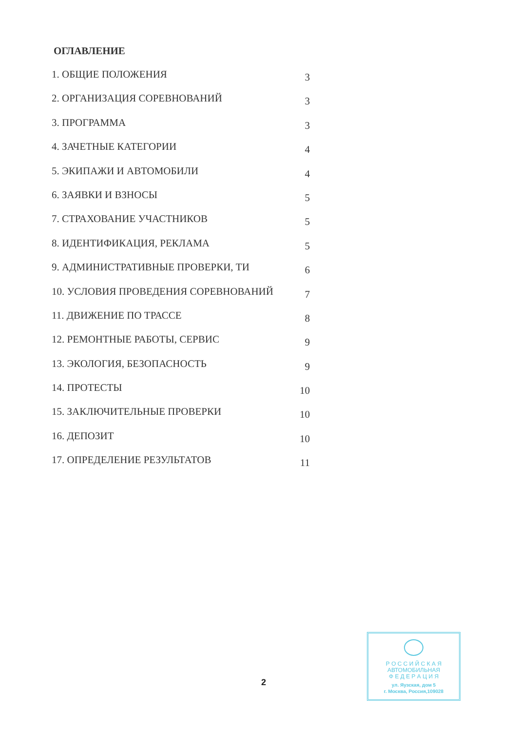ОГЛАВЛЕНИЕ
1. ОБЩИЕ ПОЛОЖЕНИЯ 3
2. ОРГАНИЗАЦИЯ СОРЕВНОВАНИЙ 3
3. ПРОГРАММА 3
4. ЗАЧЕТНЫЕ КАТЕГОРИИ 4
5. ЭКИПАЖИ И АВТОМОБИЛИ 4
6. ЗАЯВКИ И ВЗНОСЫ 5
7. СТРАХОВАНИЕ УЧАСТНИКОВ 5
8. ИДЕНТИФИКАЦИЯ, РЕКЛАМА 5
9. АДМИНИСТРАТИВНЫЕ ПРОВЕРКИ, ТИ 6
10. УСЛОВИЯ ПРОВЕДЕНИЯ СОРЕВНОВАНИЙ 7
11. ДВИЖЕНИЕ ПО ТРАССЕ 8
12. РЕМОНТНЫЕ РАБОТЫ, СЕРВИС 9
13. ЭКОЛОГИЯ, БЕЗОПАСНОСТЬ 9
14. ПРОТЕСТЫ 10
15. ЗАКЛЮЧИТЕЛЬНЫЕ ПРОВЕРКИ 10
16. ДЕПОЗИТ 10
17. ОПРЕДЕЛЕНИЕ РЕЗУЛЬТАТОВ 11
2
Р О С С И Й С К А Я
АВТОМОБИЛЬНАЯ
Ф Е Д Е Р А Ц И Я
ул. Яузская, дом 5
г. Москва, Россия,109028